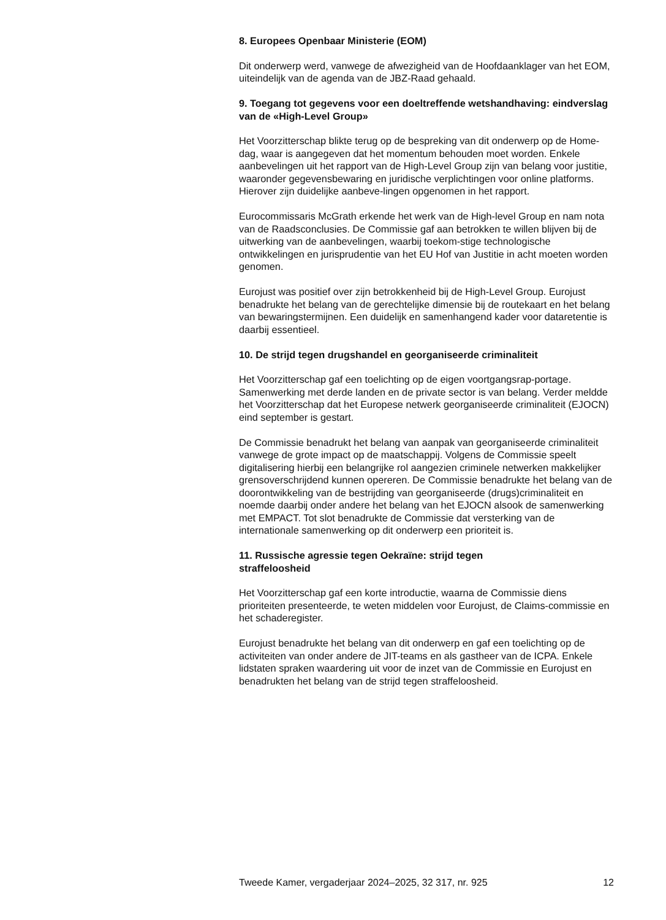8. Europees Openbaar Ministerie (EOM)
Dit onderwerp werd, vanwege de afwezigheid van de Hoofdaanklager van het EOM, uiteindelijk van de agenda van de JBZ-Raad gehaald.
9. Toegang tot gegevens voor een doeltreffende wetshandhaving: eindverslag van de «High-Level Group»
Het Voorzitterschap blikte terug op de bespreking van dit onderwerp op de Home-dag, waar is aangegeven dat het momentum behouden moet worden. Enkele aanbevelingen uit het rapport van de High-Level Group zijn van belang voor justitie, waaronder gegevensbewaring en juridische verplichtingen voor online platforms. Hierover zijn duidelijke aanbeve-lingen opgenomen in het rapport.
Eurocommissaris McGrath erkende het werk van de High-level Group en nam nota van de Raadsconclusies. De Commissie gaf aan betrokken te willen blijven bij de uitwerking van de aanbevelingen, waarbij toekom-stige technologische ontwikkelingen en jurisprudentie van het EU Hof van Justitie in acht moeten worden genomen.
Eurojust was positief over zijn betrokkenheid bij de High-Level Group. Eurojust benadrukte het belang van de gerechtelijke dimensie bij de routekaart en het belang van bewaringstermijnen. Een duidelijk en samenhangend kader voor dataretentie is daarbij essentieel.
10. De strijd tegen drugshandel en georganiseerde criminaliteit
Het Voorzitterschap gaf een toelichting op de eigen voortgangsrap-portage. Samenwerking met derde landen en de private sector is van belang. Verder meldde het Voorzitterschap dat het Europese netwerk georganiseerde criminaliteit (EJOCN) eind september is gestart.
De Commissie benadrukt het belang van aanpak van georganiseerde criminaliteit vanwege de grote impact op de maatschappij. Volgens de Commissie speelt digitalisering hierbij een belangrijke rol aangezien criminele netwerken makkelijker grensoverschrijdend kunnen opereren. De Commissie benadrukte het belang van de doorontwikkeling van de bestrijding van georganiseerde (drugs)criminaliteit en noemde daarbij onder andere het belang van het EJOCN alsook de samenwerking met EMPACT. Tot slot benadrukte de Commissie dat versterking van de internationale samenwerking op dit onderwerp een prioriteit is.
11. Russische agressie tegen Oekraïne: strijd tegen
straffeloosheid
Het Voorzitterschap gaf een korte introductie, waarna de Commissie diens prioriteiten presenteerde, te weten middelen voor Eurojust, de Claims-commissie en het schaderegister.
Eurojust benadrukte het belang van dit onderwerp en gaf een toelichting op de activiteiten van onder andere de JIT-teams en als gastheer van de ICPA. Enkele lidstaten spraken waardering uit voor de inzet van de Commissie en Eurojust en benadrukten het belang van de strijd tegen straffeloosheid.
Tweede Kamer, vergaderjaar 2024–2025, 32 317, nr. 925 12